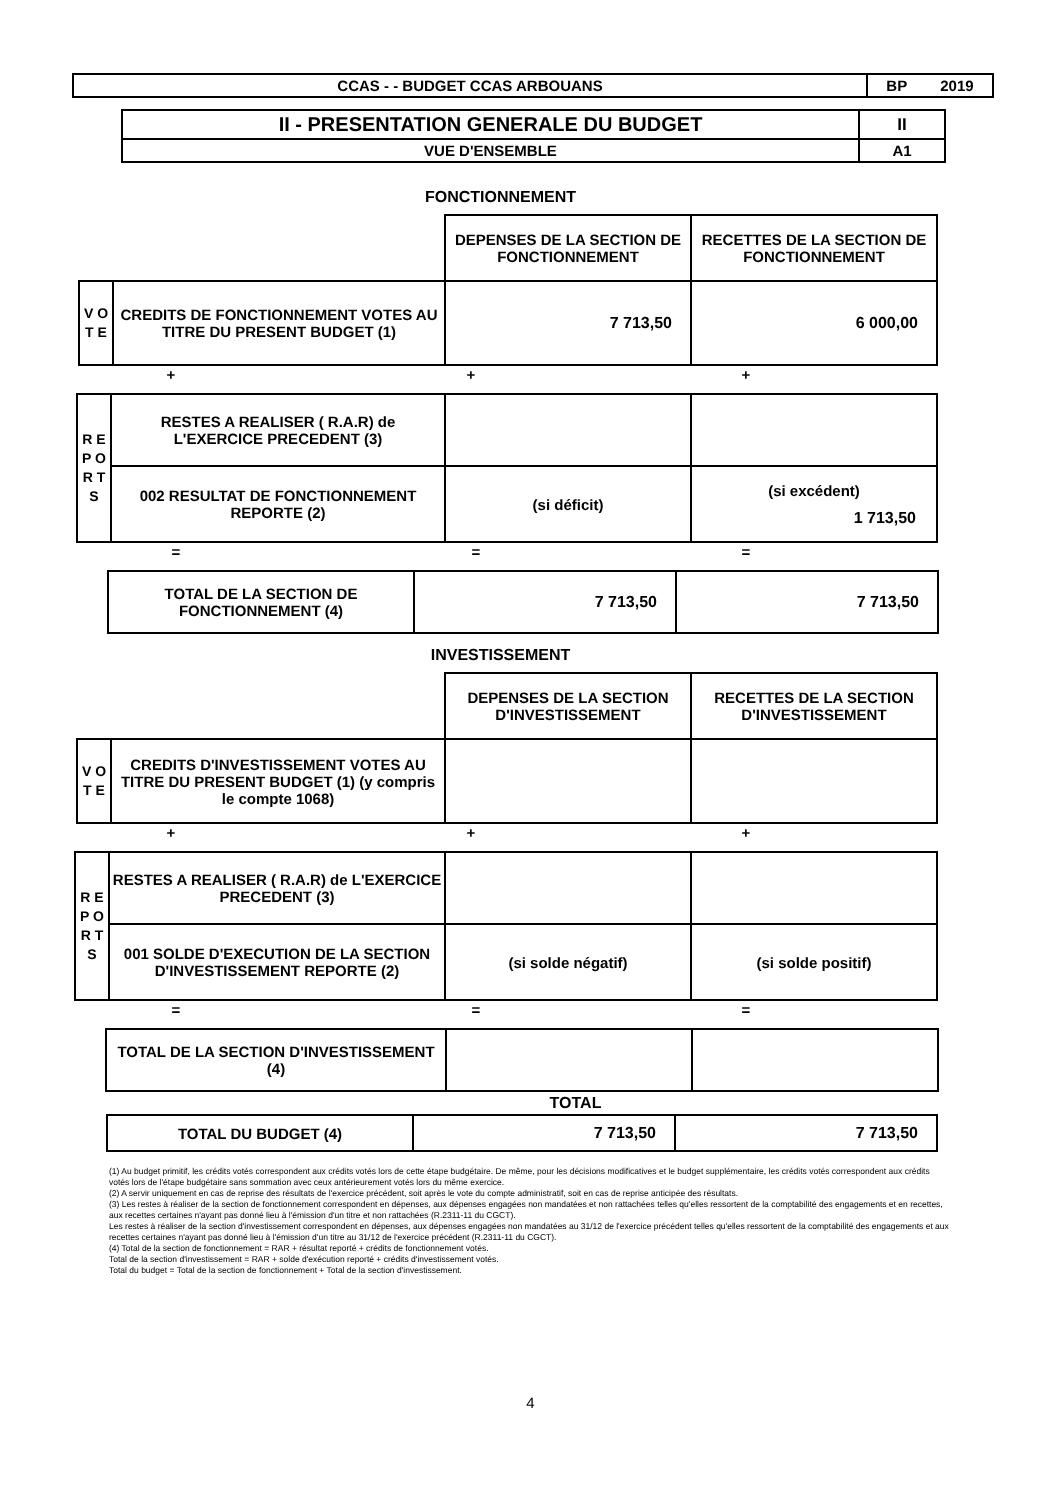| CCAS - - BUDGET CCAS ARBOUANS | BP 2019 |
| II - PRESENTATION GENERALE DU BUDGET | II |
| VUE D'ENSEMBLE | A1 |
FONCTIONNEMENT
| | | DEPENSES DE LA SECTION DE FONCTIONNEMENT | RECETTES DE LA SECTION DE FONCTIONNEMENT |
| V O T E | CREDITS DE FONCTIONNEMENT VOTES AU TITRE DU PRESENT BUDGET (1) | 7 713,50 | 6 000,00 |
+ + +
| R E P O R T S | RESTES A REALISER ( R.A.R) de L'EXERCICE PRECEDENT (3) | | |
| | 002 RESULTAT DE FONCTIONNEMENT REPORTE (2) | (si déficit) | (si excédent) 1 713,50 |
= = =
| TOTAL DE LA SECTION DE FONCTIONNEMENT (4) | 7 713,50 | 7 713,50 |
INVESTISSEMENT
| | | DEPENSES DE LA SECTION D'INVESTISSEMENT | RECETTES DE LA SECTION D'INVESTISSEMENT |
| V O T E | CREDITS D'INVESTISSEMENT VOTES AU TITRE DU PRESENT BUDGET (1) (y compris le compte 1068) | | |
+ + +
| R E P O R T S | RESTES A REALISER ( R.A.R) de L'EXERCICE PRECEDENT (3) | | |
| | 001 SOLDE D'EXECUTION DE LA SECTION D'INVESTISSEMENT REPORTE (2) | (si solde négatif) | (si solde positif) |
= = =
| TOTAL DE LA SECTION D'INVESTISSEMENT (4) | | |
TOTAL
| TOTAL DU BUDGET (4) | 7 713,50 | 7 713,50 |
(1) Au budget primitif, les crédits votés correspondent aux crédits votés lors de cette étape budgétaire. De même, pour les décisions modificatives et le budget supplémentaire, les crédits votés correspondent aux crédits votés lors de l'étape budgétaire sans sommation avec ceux antérieurement votés lors du même exercice.
(2) A servir uniquement en cas de reprise des résultats de l'exercice précédent, soit après le vote du compte administratif, soit en cas de reprise anticipée des résultats.
(3) Les restes à réaliser de la section de fonctionnement correspondent en dépenses, aux dépenses engagées non mandatées et non rattachées telles qu'elles ressortent de la comptabilité des engagements et en recettes, aux recettes certaines n'ayant pas donné lieu à l'émission d'un titre et non rattachées (R.2311-11 du CGCT).
Les restes à réaliser de la section d'investissement correspondent en dépenses, aux dépenses engagées non mandatées au 31/12 de l'exercice précédent telles qu'elles ressortent de la comptabilité des engagements et aux recettes certaines n'ayant pas donné lieu à l'émission d'un titre au 31/12 de l'exercice précédent (R.2311-11 du CGCT).
(4) Total de la section de fonctionnement = RAR + résultat reporté + crédits de fonctionnement votés.
Total de la section d'investissement = RAR + solde d'exécution reporté + crédits d'investissement votés.
Total du budget = Total de la section de fonctionnement + Total de la section d'investissement.
4